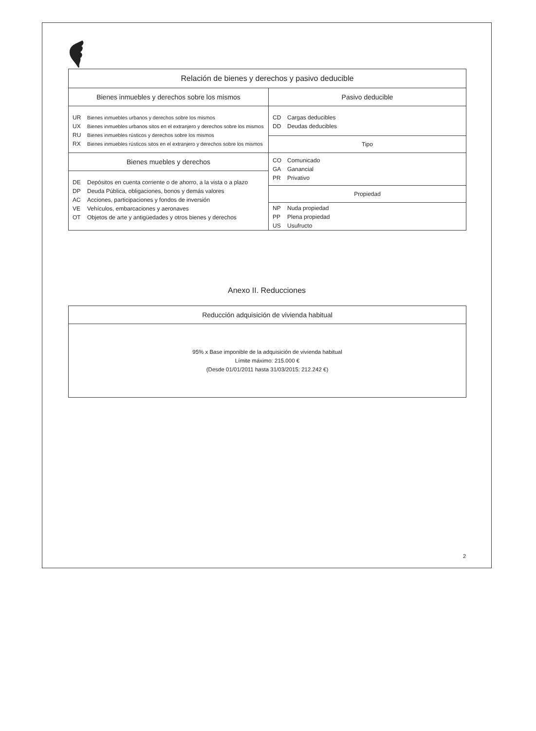| Relación de bienes y derechos y pasivo deducible | |
| --- | --- |
| Bienes inmuebles y derechos sobre los mismos | Pasivo deducible |
| UR Bienes inmuebles urbanos y derechos sobre los mismos UX Bienes inmuebles urbanos sitos en el extranjero y derechos sobre los mismos RU Bienes inmuebles rústicos y derechos sobre los mismos RX Bienes inmuebles rústicos sitos en el extranjero y derechos sobre los mismos | CD Cargas deducibles DD Deudas deducibles |
| | Tipo |
| Bienes muebles y derechos | CO Comunicado GA Ganancial PR Privativo |
| DE Depósitos en cuenta corriente o de ahorro, a la vista o a plazo DP Deuda Pública, obligaciones, bonos y demás valores AC Acciones, participaciones y fondos de inversión VE Vehículos, embarcaciones y aeronaves OT Objetos de arte y antigüedades y otros bienes y derechos | |
| | Propiedad |
| | NP Nuda propiedad PP Plena propiedad US Usufructo |
Anexo II. Reducciones
| Reducción adquisición de vivienda habitual |
| --- |
| 95% x Base imponible de la adquisición de vivienda habitual Límite máximo: 215.000 € (Desde 01/01/2011 hasta 31/03/2015: 212.242 €) |
2